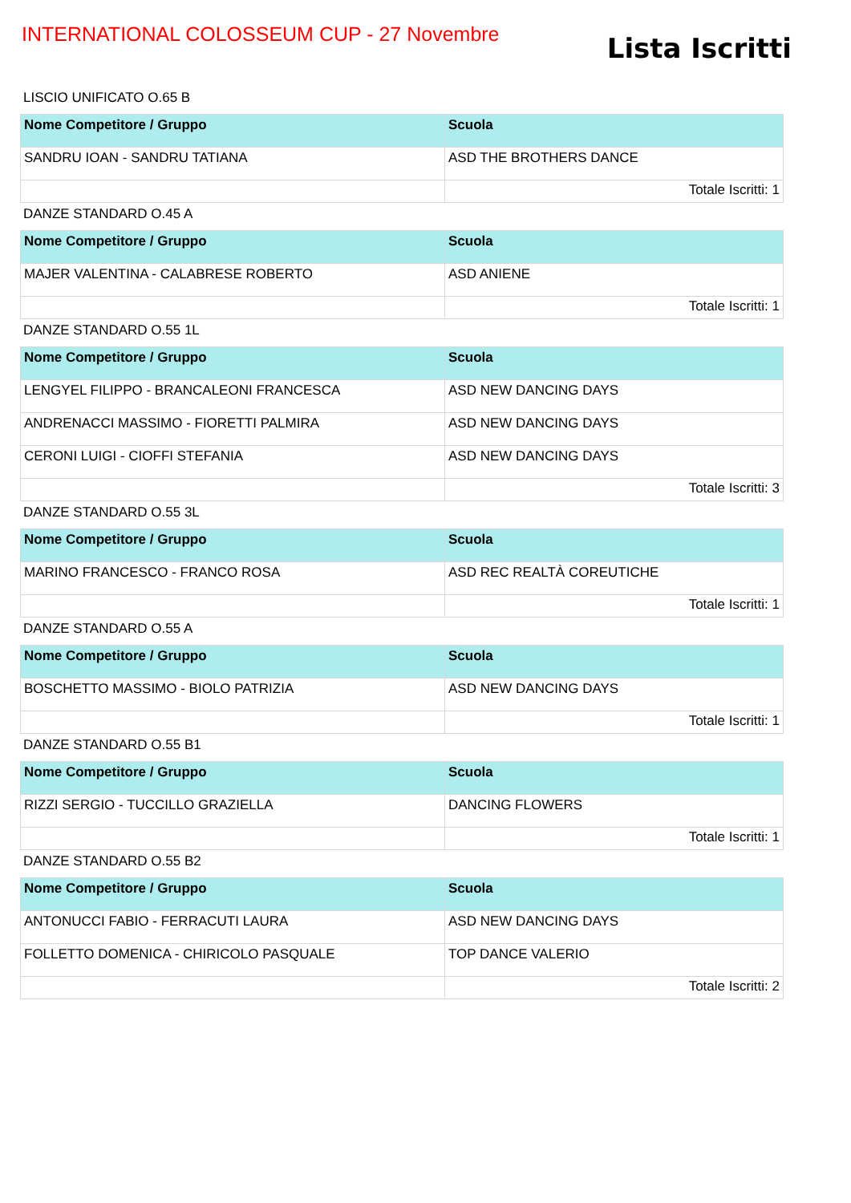INTERNATIONAL COLOSSEUM CUP - 27 Novembre
Lista Iscritti
LISCIO UNIFICATO O.65 B
| Nome Competitore / Gruppo | Scuola |
| --- | --- |
| SANDRU IOAN - SANDRU TATIANA | ASD THE BROTHERS DANCE |
| | Totale Iscritti: 1 |
DANZE STANDARD O.45 A
| Nome Competitore / Gruppo | Scuola |
| --- | --- |
| MAJER VALENTINA - CALABRESE ROBERTO | ASD ANIENE |
| | Totale Iscritti: 1 |
DANZE STANDARD O.55 1L
| Nome Competitore / Gruppo | Scuola |
| --- | --- |
| LENGYEL FILIPPO - BRANCALEONI FRANCESCA | ASD NEW DANCING DAYS |
| ANDRENACCI MASSIMO - FIORETTI PALMIRA | ASD NEW DANCING DAYS |
| CERONI LUIGI - CIOFFI STEFANIA | ASD NEW DANCING DAYS |
| | Totale Iscritti: 3 |
DANZE STANDARD O.55 3L
| Nome Competitore / Gruppo | Scuola |
| --- | --- |
| MARINO FRANCESCO - FRANCO ROSA | ASD REC REALTÀ COREUTICHE |
| | Totale Iscritti: 1 |
DANZE STANDARD O.55 A
| Nome Competitore / Gruppo | Scuola |
| --- | --- |
| BOSCHETTO MASSIMO - BIOLO PATRIZIA | ASD NEW DANCING DAYS |
| | Totale Iscritti: 1 |
DANZE STANDARD O.55 B1
| Nome Competitore / Gruppo | Scuola |
| --- | --- |
| RIZZI SERGIO - TUCCILLO GRAZIELLA | DANCING FLOWERS |
| | Totale Iscritti: 1 |
DANZE STANDARD O.55 B2
| Nome Competitore / Gruppo | Scuola |
| --- | --- |
| ANTONUCCI FABIO - FERRACUTI LAURA | ASD NEW DANCING DAYS |
| FOLLETTO DOMENICA - CHIRICOLO PASQUALE | TOP DANCE VALERIO |
| | Totale Iscritti: 2 |